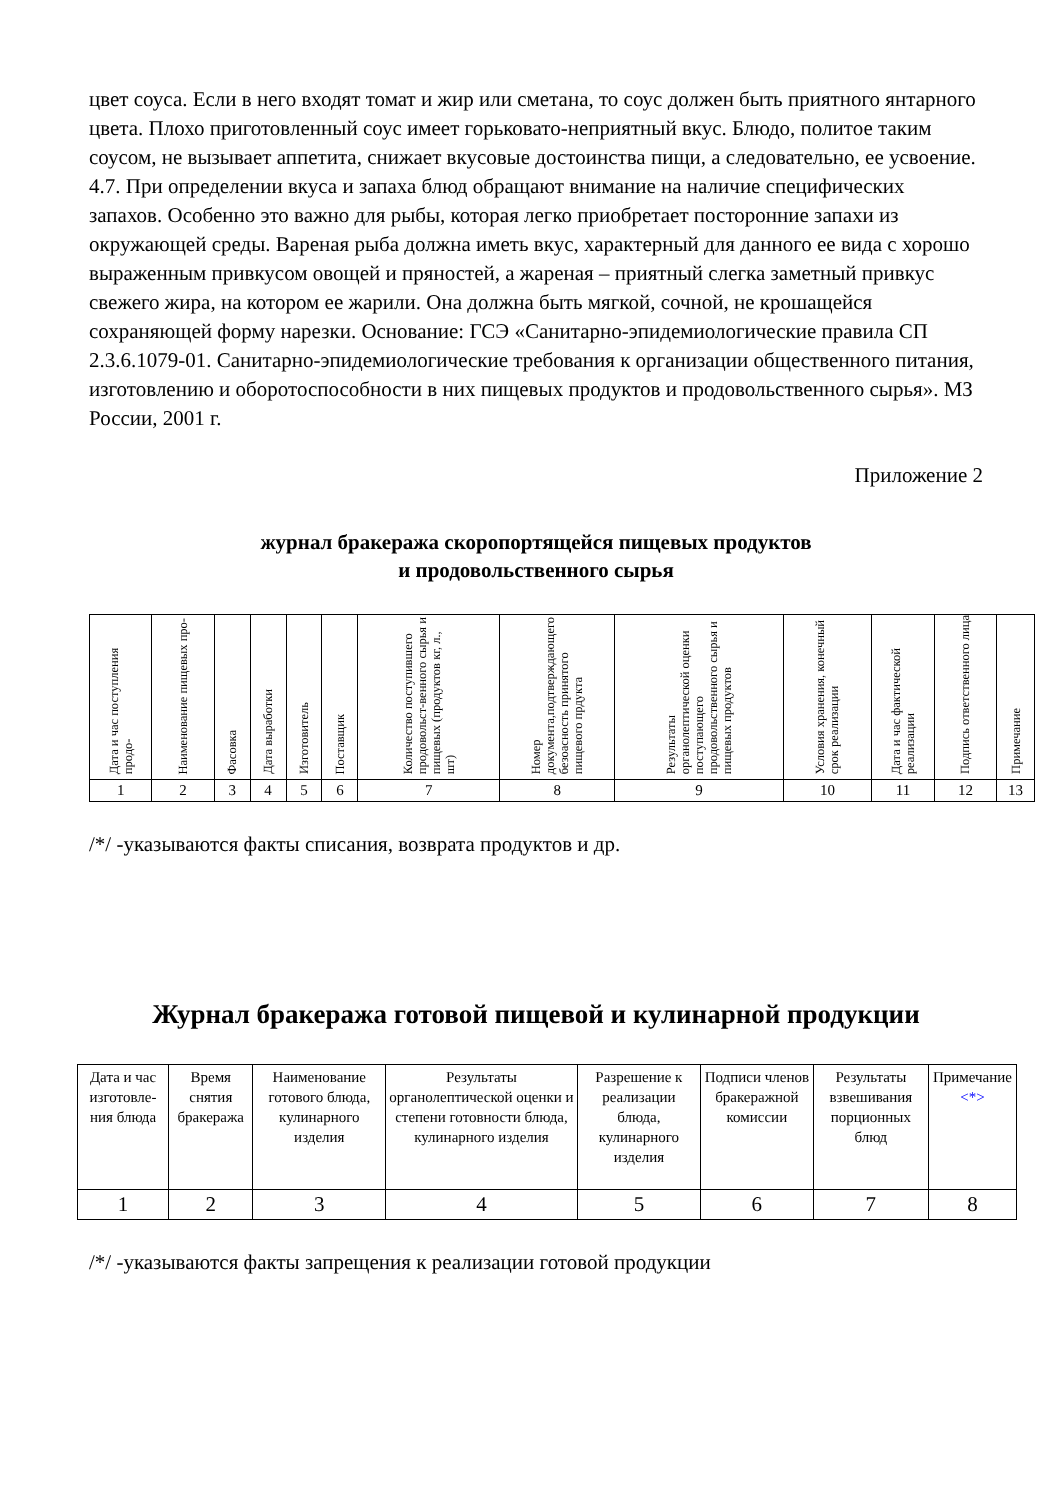цвет соуса. Если в него входят томат и жир или сметана, то соус должен быть приятного янтарного цвета. Плохо приготовленный соус имеет горьковато-неприятный вкус. Блюдо, политое таким соусом, не вызывает аппетита, снижает вкусовые достоинства пищи, а следовательно, ее усвоение.
4.7. При определении вкуса и запаха блюд обращают внимание на наличие специфических запахов. Особенно это важно для рыбы, которая легко приобретает посторонние запахи из окружающей среды. Вареная рыба должна иметь вкус, характерный для данного ее вида с хорошо выраженным привкусом овощей и пряностей, а жареная – приятный слегка заметный привкус свежего жира, на котором ее жарили. Она должна быть мягкой, сочной, не крошащейся сохраняющей форму нарезки. Основание: ГСЭ «Санитарно-эпидемиологические правила СП 2.3.6.1079-01. Санитарно-эпидемиологические требования к организации общественного питания, изготовлению и оборотоспособности в них пищевых продуктов и продовольственного сырья». МЗ России, 2001 г.
Приложение 2
журнал бракеража скоропортящейся пищевых продуктов
и продовольственного сырья
| Дата и час поступления продо- | Наименование пищевых про- | Фасовка | Дата выработки | Изготовитель | Поставщик | Количество поступившего продовольст-венного сырья и пищевых (продуктов кг, л., шт) | Номер документа,подтверждающего безоасность принятого пищевого прдукта | Результаты органолептической оценки поступающего продовольственного сырья и пищевых продуктов | Условия хранения, конечный срок реализации | Дата и час фактической реализации | Подпись ответственного лица | Примечание |
| --- | --- | --- | --- | --- | --- | --- | --- | --- | --- | --- | --- | --- |
| 1 | 2 | 3 | 4 | 5 | 6 | 7 | 8 | 9 | 10 | 11 | 12 | 13 |
/*/ -указываются факты списания, возврата продуктов и др.
Журнал бракеража готовой пищевой и кулинарной продукции
| Дата и час изготовле-ния блюда | Время снятия бракеража | Наименование готового блюда, кулинарного изделия | Результаты органолептической оценки и степени готовности блюда, кулинарного изделия | Разрешение к реализации блюда, кулинарного изделия | Подписи членов бракеражной комиссии | Результаты взвешивания порционных блюд | Примечание <*> |
| --- | --- | --- | --- | --- | --- | --- | --- |
| 1 | 2 | 3 | 4 | 5 | 6 | 7 | 8 |
/*/ -указываются факты запрещения к реализации готовой продукции